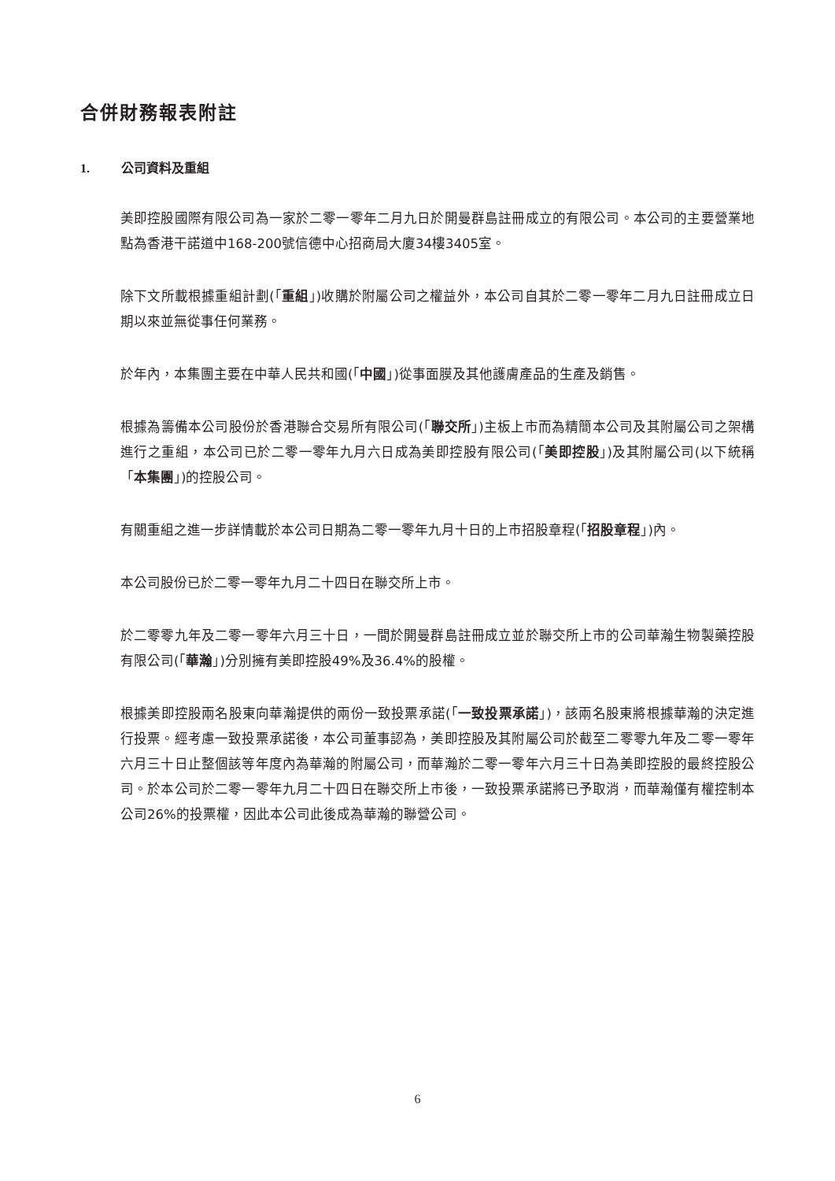合併財務報表附註
1. 公司資料及重組
美即控股國際有限公司為一家於二零一零年二月九日於開曼群島註冊成立的有限公司。本公司的主要營業地點為香港干諾道中168-200號信德中心招商局大廈34樓3405室。
除下文所載根據重組計劃(「重組」)收購於附屬公司之權益外，本公司自其於二零一零年二月九日註冊成立日期以來並無從事任何業務。
於年內，本集團主要在中華人民共和國(「中國」)從事面膜及其他護膚產品的生產及銷售。
根據為籌備本公司股份於香港聯合交易所有限公司(「聯交所」)主板上市而為精簡本公司及其附屬公司之架構進行之重組，本公司已於二零一零年九月六日成為美即控股有限公司(「美即控股」)及其附屬公司(以下統稱「本集團」)的控股公司。
有關重組之進一步詳情載於本公司日期為二零一零年九月十日的上市招股章程(「招股章程」)內。
本公司股份已於二零一零年九月二十四日在聯交所上市。
於二零零九年及二零一零年六月三十日，一間於開曼群島註冊成立並於聯交所上市的公司華瀚生物製藥控股有限公司(「華瀚」)分別擁有美即控股49%及36.4%的股權。
根據美即控股兩名股東向華瀚提供的兩份一致投票承諾(「一致投票承諾」)，該兩名股東將根據華瀚的決定進行投票。經考慮一致投票承諾後，本公司董事認為，美即控股及其附屬公司於截至二零零九年及二零一零年六月三十日止整個該等年度內為華瀚的附屬公司，而華瀚於二零一零年六月三十日為美即控股的最終控股公司。於本公司於二零一零年九月二十四日在聯交所上市後，一致投票承諾將已予取消，而華瀚僅有權控制本公司26%的投票權，因此本公司此後成為華瀚的聯營公司。
6